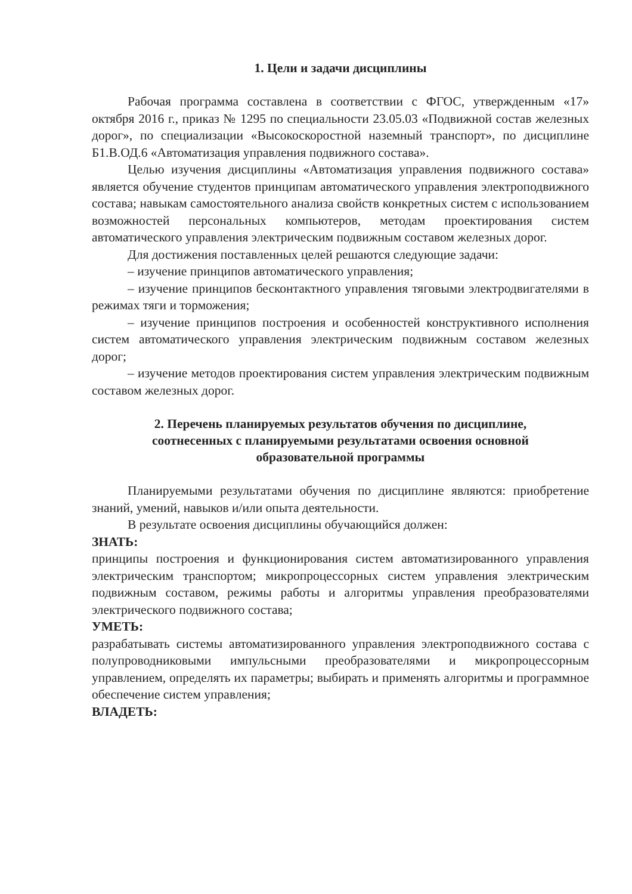1. Цели и задачи дисциплины
Рабочая программа составлена в соответствии с ФГОС, утвержденным «17» октября 2016 г., приказ № 1295 по специальности 23.05.03 «Подвижной состав железных дорог», по специализации «Высокоскоростной наземный транспорт», по дисциплине Б1.В.ОД.6 «Автоматизация управления подвижного состава».
Целью изучения дисциплины «Автоматизация управления подвижного состава» является обучение студентов принципам автоматического управления электроподвижного состава; навыкам самостоятельного анализа свойств конкретных систем с использованием возможностей персональных компьютеров, методам проектирования систем автоматического управления электрическим подвижным составом железных дорог.
Для достижения поставленных целей решаются следующие задачи:
– изучение принципов автоматического управления;
– изучение принципов бесконтактного управления тяговыми электродвигателями в режимах тяги и торможения;
– изучение принципов построения и особенностей конструктивного исполнения систем автоматического управления электрическим подвижным составом железных дорог;
– изучение методов проектирования систем управления электрическим подвижным составом железных дорог.
2. Перечень планируемых результатов обучения по дисциплине,
соотнесенных с планируемыми результатами освоения основной
образовательной программы
Планируемыми результатами обучения по дисциплине являются: приобретение знаний, умений, навыков и/или опыта деятельности.
В результате освоения дисциплины обучающийся должен:
ЗНАТЬ:
принципы построения и функционирования систем автоматизированного управления электрическим транспортом; микропроцессорных систем управления электрическим подвижным составом, режимы работы и алгоритмы управления преобразователями электрического подвижного состава;
УМЕТЬ:
разрабатывать системы автоматизированного управления электроподвижного состава с полупроводниковыми импульсными преобразователями и микропроцессорным управлением, определять их параметры; выбирать и применять алгоритмы и программное обеспечение систем управления;
ВЛАДЕТЬ: